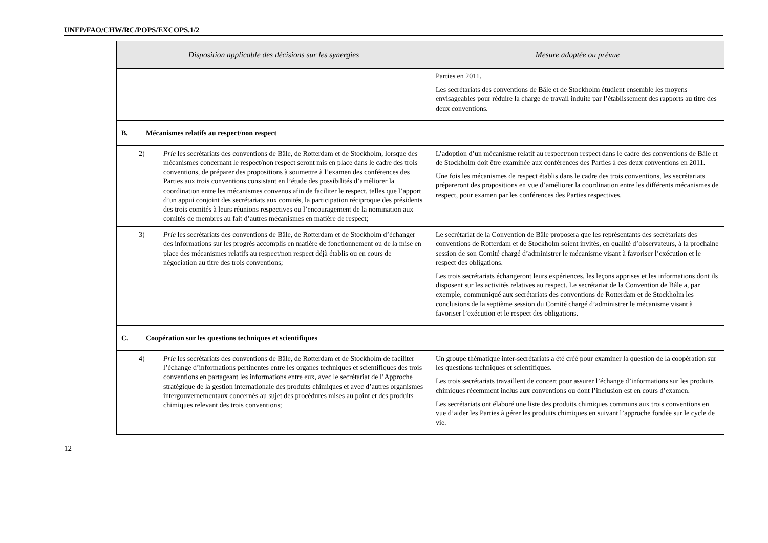UNEP/FAO/CHW/RC/POPS/EXCOPS.1/2
| Disposition applicable des décisions sur les synergies | Mesure adoptée ou prévue |
| --- | --- |
| | Parties en 2011. Les secrétariats des conventions de Bâle et de Stockholm étudient ensemble les moyens envisageables pour réduire la charge de travail induite par l’établissement des rapports au titre des deux conventions. |
| B. Mécanismes relatifs au respect/non respect | |
| 2) Prie les secrétariats des conventions de Bâle, de Rotterdam et de Stockholm, lorsque des mécanismes concernant le respect/non respect seront mis en place dans le cadre des trois conventions, de préparer des propositions à soumettre à l’examen des conférences des Parties aux trois conventions consistant en l’étude des possibilités d’améliorer la coordination entre les mécanismes convenus afin de faciliter le respect, telles que l’apport d’un appui conjoint des secrétariats aux comités, la participation réciproque des présidents des trois comités à leurs réunions respectives ou l’encouragement de la nomination aux comités de membres au fait d’autres mécanismes en matière de respect; | L’adoption d’un mécanisme relatif au respect/non respect dans le cadre des conventions de Bâle et de Stockholm doit être examinée aux conférences des Parties à ces deux conventions en 2011. Une fois les mécanismes de respect établis dans le cadre des trois conventions, les secrétariats prépareront des propositions en vue d’améliorer la coordination entre les différents mécanismes de respect, pour examen par les conférences des Parties respectives. |
| 3) Prie les secrétariats des conventions de Bâle, de Rotterdam et de Stockholm d’échanger des informations sur les progrès accomplis en matière de fonctionnement ou de la mise en place des mécanismes relatifs au respect/non respect déjà établis ou en cours de négociation au titre des trois conventions; | Le secrétariat de la Convention de Bâle proposera que les représentants des secrétariats des conventions de Rotterdam et de Stockholm soient invités, en qualité d’observateurs, à la prochaine session de son Comité chargé d’administrer le mécanisme visant à favoriser l’exécution et le respect des obligations. Les trois secrétariats échangeront leurs expériences, les leçons apprises et les informations dont ils disposent sur les activités relatives au respect. Le secrétariat de la Convention de Bâle a, par exemple, communiqué aux secrétariats des conventions de Rotterdam et de Stockholm les conclusions de la septième session du Comité chargé d’administrer le mécanisme visant à favoriser l’exécution et le respect des obligations. |
| C. Coopération sur les questions techniques et scientifiques | |
| 4) Prie les secrétariats des conventions de Bâle, de Rotterdam et de Stockholm de faciliter l’échange d’informations pertinentes entre les organes techniques et scientifiques des trois conventions en partageant les informations entre eux, avec le secrétariat de l’Approche stratégique de la gestion internationale des produits chimiques et avec d’autres organismes intergouvernementaux concernés au sujet des procédures mises au point et des produits chimiques relevant des trois conventions; | Un groupe thématique inter-secrétariats a été créé pour examiner la question de la coopération sur les questions techniques et scientifiques. Les trois secrétariats travaillent de concert pour assurer l’échange d’informations sur les produits chimiques récemment inclus aux conventions ou dont l’inclusion est en cours d’examen. Les secrétariats ont élaboré une liste des produits chimiques communs aux trois conventions en vue d’aider les Parties à gérer les produits chimiques en suivant l’approche fondée sur le cycle de vie. |
12